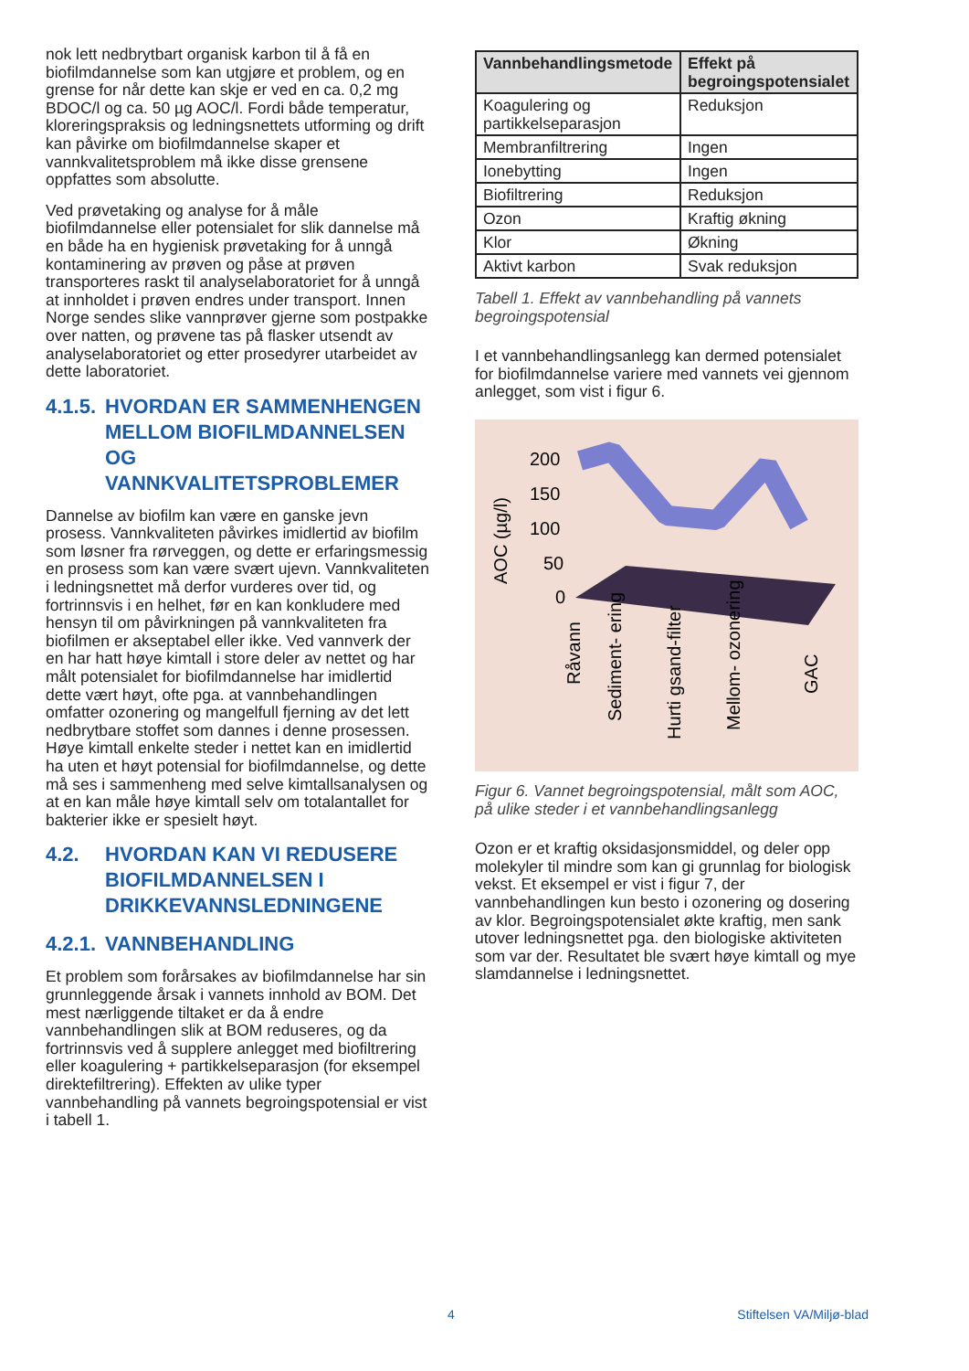nok lett nedbrytbart organisk karbon til å få en biofilmdannelse som kan utgjøre et problem, og en grense for når dette kan skje er ved en ca. 0,2 mg BDOC/l og ca. 50 µg AOC/l. Fordi både temperatur, kloreringspraksis og ledningsnettets utforming og drift kan påvirke om biofilmdannelse skaper et vannkvalitetsproblem må ikke disse grensene oppfattes som absolutte.
Ved prøvetaking og analyse for å måle biofilmdannelse eller potensialet for slik dannelse må en både ha en hygienisk prøvetaking for å unngå kontaminering av prøven og påse at prøven transporteres raskt til analyselaboratoriet for å unngå at innholdet i prøven endres under transport. Innen Norge sendes slike vannprøver gjerne som postpakke over natten, og prøvene tas på flasker utsendt av analyselaboratoriet og etter prosedyrer utarbeidet av dette laboratoriet.
4.1.5. HVORDAN ER SAMMENHENGEN MELLOM BIOFILMDANNELSEN OG VANNKVALITETSPROBLEMER
Dannelse av biofilm kan være en ganske jevn prosess. Vannkvaliteten påvirkes imidlertid av biofilm som løsner fra rørveggen, og dette er erfaringsmessig en prosess som kan være svært ujevn. Vannkvaliteten i ledningsnettet må derfor vurderes over tid, og fortrinnsvis i en helhet, før en kan konkludere med hensyn til om påvirkningen på vannkvaliteten fra biofilmen er akseptabel eller ikke. Ved vannverk der en har hatt høye kimtall i store deler av nettet og har målt potensialet for biofilmdannelse har imidlertid dette vært høyt, ofte pga. at vannbehandlingen omfatter ozonering og mangelfull fjerning av det lett nedbrytbare stoffet som dannes i denne prosessen. Høye kimtall enkelte steder i nettet kan en imidlertid ha uten et høyt potensial for biofilmdannelse, og dette må ses i sammenheng med selve kimtallsanalysen og at en kan måle høye kimtall selv om totalantallet for bakterier ikke er spesielt høyt.
4.2. HVORDAN KAN VI REDUSERE BIOFILMDANNELSEN I DRIKKEVANNSLEDNINGENE
4.2.1. VANNBEHANDLING
Et problem som forårsakes av biofilmdannelse har sin grunnleggende årsak i vannets innhold av BOM. Det mest nærliggende tiltaket er da å endre vannbehandlingen slik at BOM reduseres, og da fortrinnsvis ved å supplere anlegget med biofiltrering eller koagulering + partikkelseparasjon (for eksempel direktefiltrering). Effekten av ulike typer vannbehandling på vannets begroingspotensial er vist i tabell 1.
| Vannbehandlingsmetode | Effekt på begroingspotensialet |
| --- | --- |
| Koagulering og partikkelseparasjon | Reduksjon |
| Membranfiltrering | Ingen |
| Ionebytting | Ingen |
| Biofiltrering | Reduksjon |
| Ozon | Kraftig økning |
| Klor | Økning |
| Aktivt karbon | Svak reduksjon |
Tabell 1. Effekt av vannbehandling på vannets begroingspotensial
I et vannbehandlingsanlegg kan dermed potensialet for biofilmdannelse variere med vannets vei gjennom anlegget, som vist i figur 6.
AOC (µg/l)
200
150
100
50
0
Råvann
Sediment- ering
Hurti gsand-filter
Mellom- ozonering
GAC
Figur 6. Vannet begroingspotensial, målt som AOC, på ulike steder i et vannbehandlingsanlegg
Ozon er et kraftig oksidasjonsmiddel, og deler opp molekyler til mindre som kan gi grunnlag for biologisk vekst. Et eksempel er vist i figur 7, der vannbehandlingen kun besto i ozonering og dosering av klor. Begroingspotensialet økte kraftig, men sank utover ledningsnettet pga. den biologiske aktiviteten som var der. Resultatet ble svært høye kimtall og mye slamdannelse i ledningsnettet.
4 Stiftelsen VA/Miljø-blad